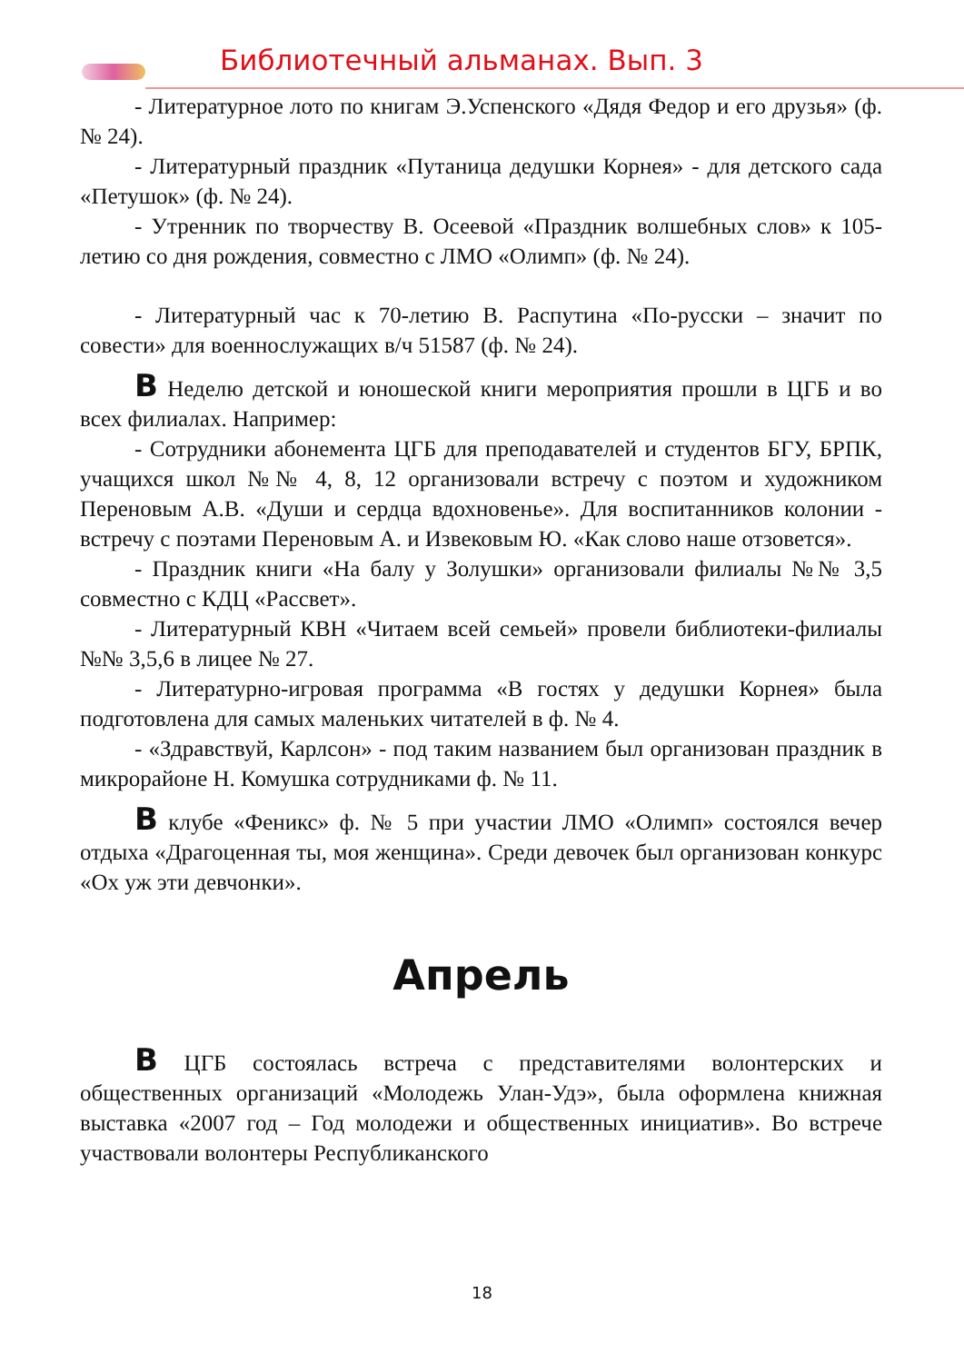Библиотечный альманах. Вып. 3
- Литературное лото по книгам Э.Успенского «Дядя Федор и его друзья» (ф. № 24).
- Литературный праздник «Путаница дедушки Корнея» - для детского сада «Петушок» (ф. № 24).
- Утренник по творчеству В. Осеевой «Праздник волшебных слов» к 105-летию со дня рождения, совместно с ЛМО «Олимп» (ф. № 24).
- Литературный час к 70-летию В. Распутина «По-русски – значит по совести» для военнослужащих в/ч 51587 (ф. № 24).
В Неделю детской и юношеской книги мероприятия прошли в ЦГБ и во всех филиалах. Например:
- Сотрудники абонемента ЦГБ для преподавателей и студентов БГУ, БРПК, учащихся школ №№ 4, 8, 12 организовали встречу с поэтом и художником Переновым А.В. «Души и сердца вдохновенье». Для воспитанников колонии - встречу с поэтами Переновым А. и Извековым Ю. «Как слово наше отзовется».
- Праздник книги «На балу у Золушки» организовали филиалы №№ 3,5 совместно с КДЦ «Рассвет».
- Литературный КВН «Читаем всей семьей» провели библиотеки-филиалы №№ 3,5,6 в лицее № 27.
- Литературно-игровая программа «В гостях у дедушки Корнея» была подготовлена для самых маленьких читателей в ф. № 4.
- «Здравствуй, Карлсон» - под таким названием был организован праздник в микрорайоне Н. Комушка сотрудниками ф. № 11.
В клубе «Феникс» ф. № 5 при участии ЛМО «Олимп» состоялся вечер отдыха «Драгоценная ты, моя женщина». Среди девочек был организован конкурс «Ох уж эти девчонки».
Апрель
В ЦГБ состоялась встреча с представителями волонтерских и общественных организаций «Молодежь Улан-Удэ», была оформлена книжная выставка «2007 год – Год молодежи и общественных инициатив». Во встрече участвовали волонтеры Республиканского
18